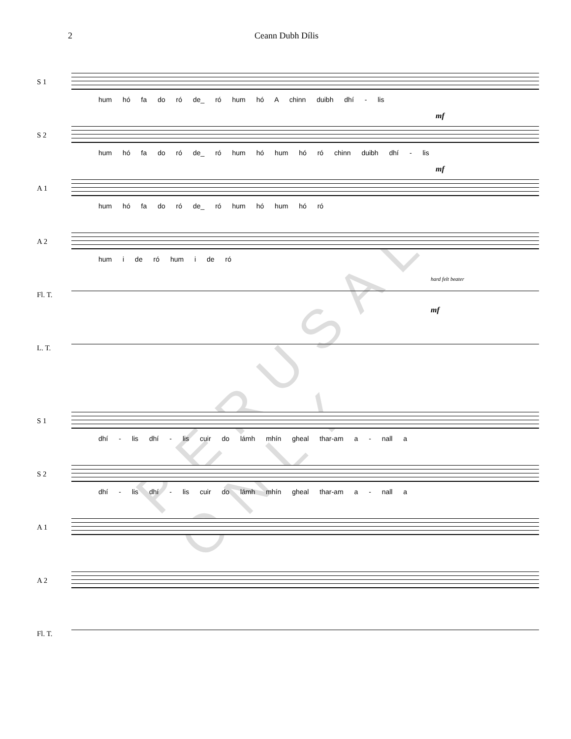2 Ceann Dubh Dílis
PERUSAL ONLY
S 1
hum hó fa do ró de_ ró hum hó A chinn duibh dhí - lis
S 2
mf
hum hó fa do ró de_ ró hum hó hum hó ró chinn duibh dhí - lis
A 1
mf
hum hó fa do ró de_ ró hum hó hum hó ró
A 2
hum i de ró hum i de ró
Fl. T.
hard felt beater
mf
L. T.
S 1
dhí - lis dhí - lis cuir do lámh mhín gheal thar-am a - nall a
S 2
dhí - lis dhí - lis cuir do lámh mhín gheal thar-am a - nall a
A 1
A 2
Fl. T.